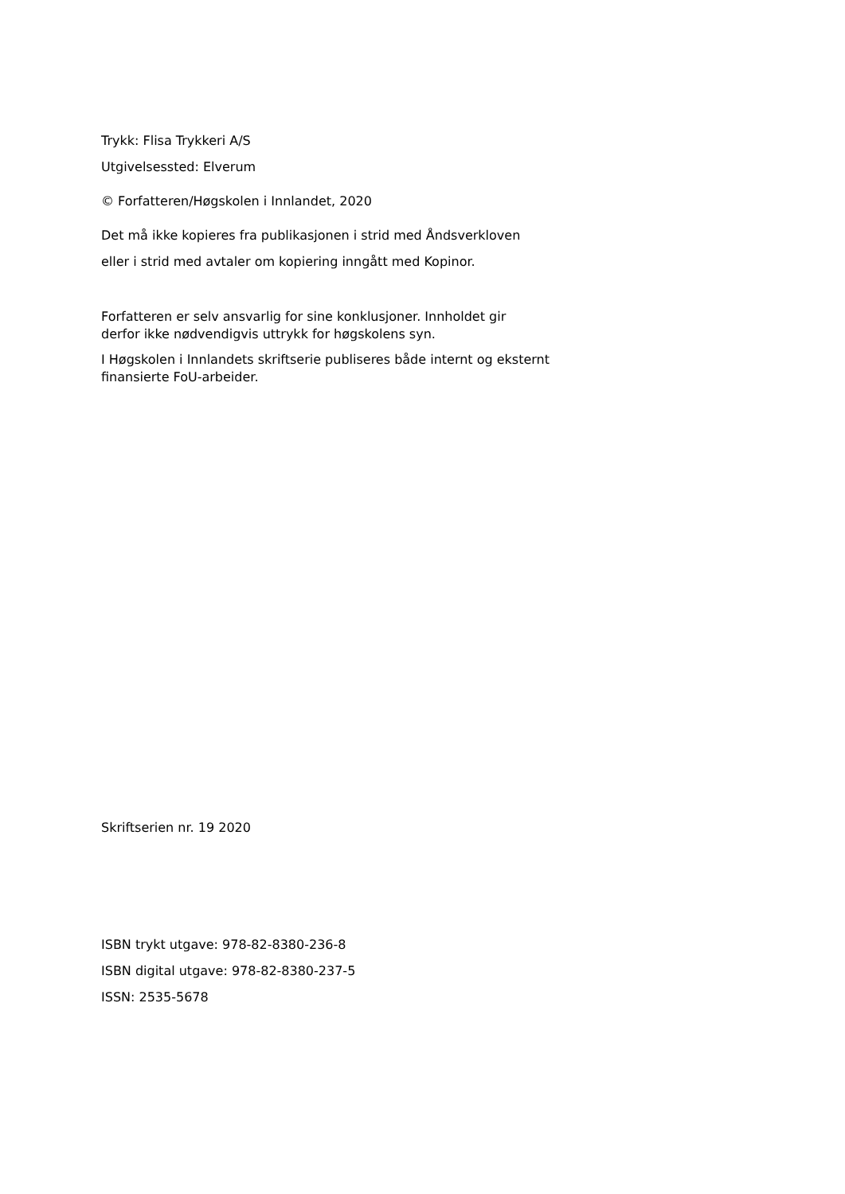Trykk: Flisa Trykkeri A/S
Utgivelsessted: Elverum
© Forfatteren/Høgskolen i Innlandet, 2020
Det må ikke kopieres fra publikasjonen i strid med Åndsverkloven
eller i strid med avtaler om kopiering inngått med Kopinor.
Forfatteren er selv ansvarlig for sine konklusjoner. Innholdet gir
derfor ikke nødvendigvis uttrykk for høgskolens syn.
I Høgskolen i Innlandets skriftserie publiseres både internt og eksternt
finansierte FoU-arbeider.
Skriftserien nr. 19 2020
ISBN trykt utgave: 978-82-8380-236-8
ISBN digital utgave: 978-82-8380-237-5
ISSN: 2535-5678